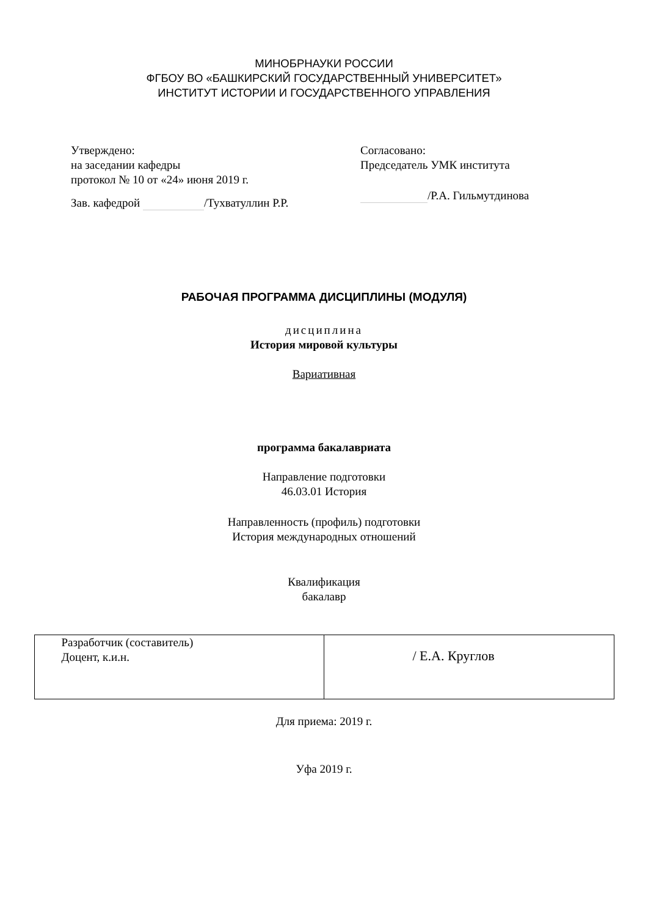МИНОБРНАУКИ РОССИИ
ФГБОУ ВО «БАШКИРСКИЙ ГОСУДАРСТВЕННЫЙ УНИВЕРСИТЕТ»
ИНСТИТУТ ИСТОРИИ И ГОСУДАРСТВЕННОГО УПРАВЛЕНИЯ
Утверждено:
на заседании кафедры
протокол № 10 от «24» июня 2019 г.
Зав. кафедрой /Тухватуллин Р.Р.
Согласовано:
Председатель УМК института
/Р.А. Гильмутдинова
РАБОЧАЯ ПРОГРАММА ДИСЦИПЛИНЫ (МОДУЛЯ)
дисциплина
История мировой культуры
Вариативная
программа бакалавриата
Направление подготовки
46.03.01 История
Направленность (профиль) подготовки
История международных отношений
Квалификация
бакалавр
| Разработчик (составитель) Доцент, к.и.н. | / Е.А. Круглов |
Для приема: 2019 г.
Уфа 2019 г.